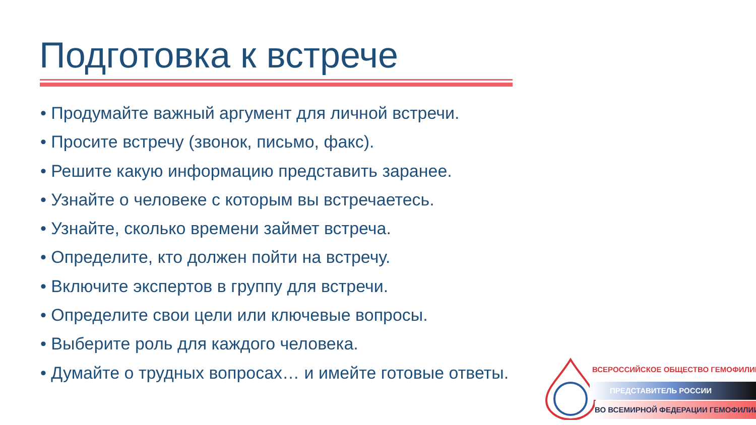Подготовка к встрече
• Продумайте важный аргумент для личной встречи.
• Просите встречу (звонок, письмо, факс).
• Решите какую информацию представить заранее.
• Узнайте о человеке с которым вы встречаетесь.
• Узнайте, сколько времени займет встреча.
• Определите, кто должен пойти на встречу.
• Включите экспертов в группу для встречи.
• Определите свои цели или ключевые вопросы.
• Выберите роль для каждого человека.
• Думайте о трудных вопросах… и имейте готовые ответы.
ВСЕРОССИЙСКОЕ ОБЩЕСТВО ГЕМОФИЛИИ
ПРЕДСТАВИТЕЛЬ РОССИИ
ВО ВСЕМИРНОЙ ФЕДЕРАЦИИ ГЕМОФИЛИИ